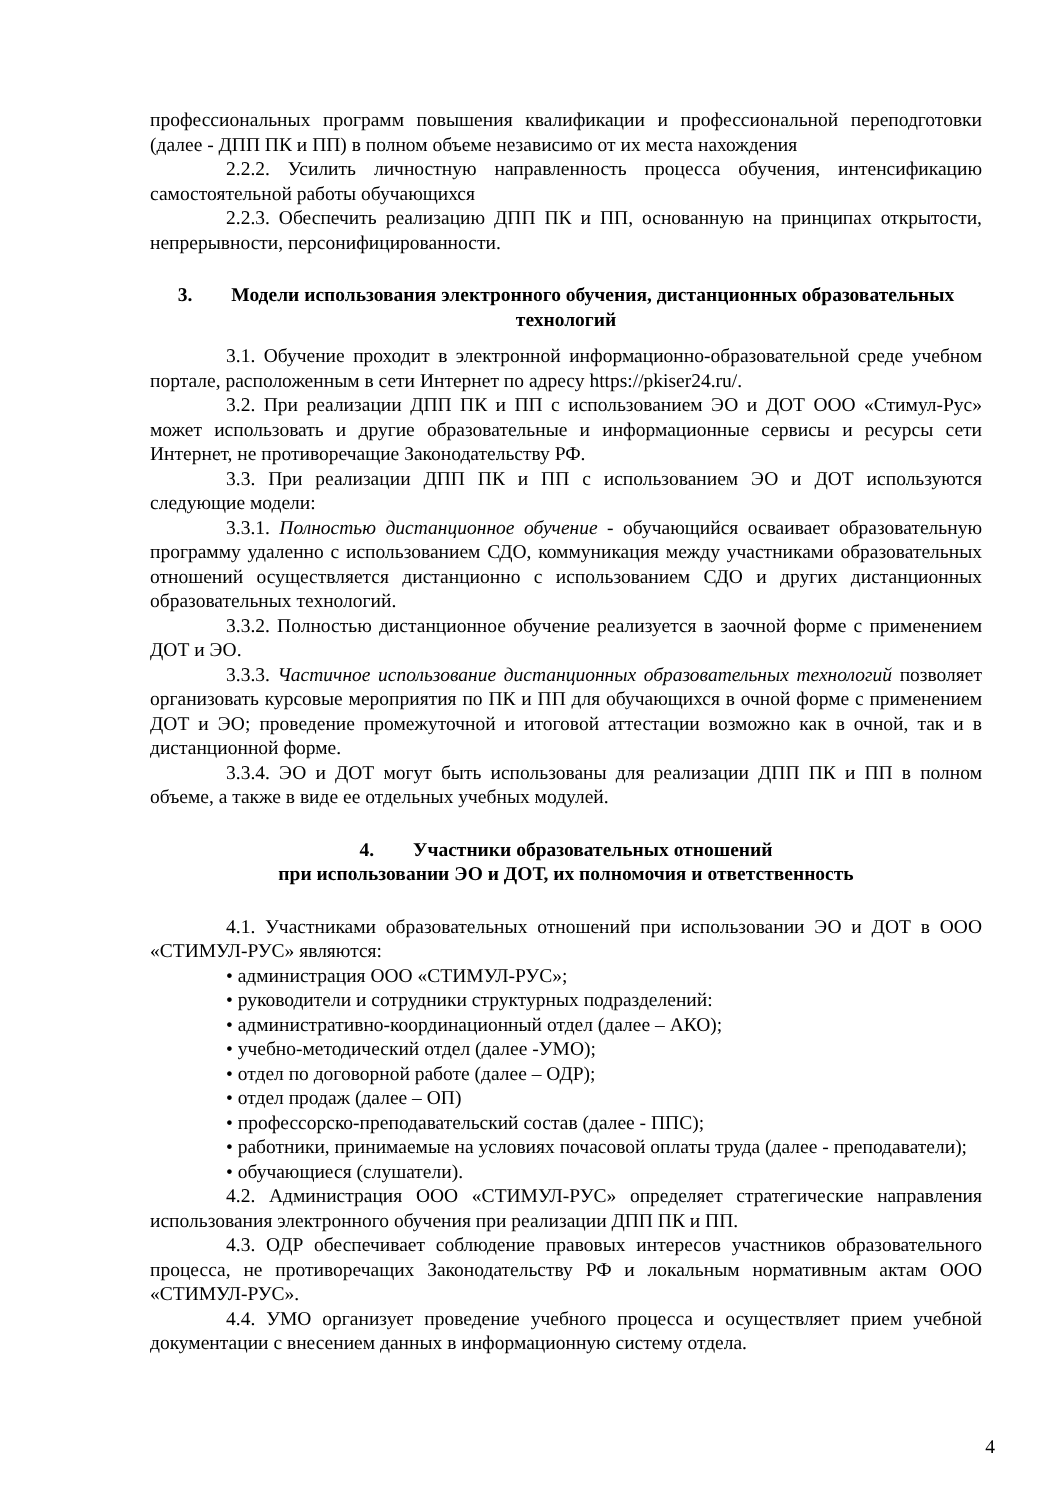профессиональных программ повышения квалификации и профессиональной переподготовки (далее - ДПП ПК и ПП) в полном объеме независимо от их места нахождения
2.2.2. Усилить личностную направленность процесса обучения, интенсификацию самостоятельной работы обучающихся
2.2.3. Обеспечить реализацию ДПП ПК и ПП, основанную на принципах открытости, непрерывности, персонифицированности.
3. Модели использования электронного обучения, дистанционных образовательных технологий
3.1. Обучение проходит в электронной информационно-образовательной среде учебном портале, расположенным в сети Интернет по адресу https://pkiser24.ru/.
3.2. При реализации ДПП ПК и ПП с использованием ЭО и ДОТ ООО «Стимул-Рус» может использовать и другие образовательные и информационные сервисы и ресурсы сети Интернет, не противоречащие Законодательству РФ.
3.3. При реализации ДПП ПК и ПП с использованием ЭО и ДОТ используются следующие модели:
3.3.1. Полностью дистанционное обучение - обучающийся осваивает образовательную программу удаленно с использованием СДО, коммуникация между участниками образовательных отношений осуществляется дистанционно с использованием СДО и других дистанционных образовательных технологий.
3.3.2. Полностью дистанционное обучение реализуется в заочной форме с применением ДОТ и ЭО.
3.3.3. Частичное использование дистанционных образовательных технологий позволяет организовать курсовые мероприятия по ПК и ПП для обучающихся в очной форме с применением ДОТ и ЭО; проведение промежуточной и итоговой аттестации возможно как в очной, так и в дистанционной форме.
3.3.4. ЭО и ДОТ могут быть использованы для реализации ДПП ПК и ПП в полном объеме, а также в виде ее отдельных учебных модулей.
4. Участники образовательных отношений
при использовании ЭО и ДОТ, их полномочия и ответственность
4.1. Участниками образовательных отношений при использовании ЭО и ДОТ в ООО «СТИМУЛ-РУС» являются:
• администрация ООО «СТИМУЛ-РУС»;
• руководители и сотрудники структурных подразделений:
• административно-координационный отдел (далее – АКО);
• учебно-методический отдел (далее -УМО);
• отдел по договорной работе (далее – ОДР);
• отдел продаж (далее – ОП)
• профессорско-преподавательский состав (далее - ППС);
• работники, принимаемые на условиях почасовой оплаты труда (далее - преподаватели);
• обучающиеся (слушатели).
4.2. Администрация ООО «СТИМУЛ-РУС» определяет стратегические направления использования электронного обучения при реализации ДПП ПК и ПП.
4.3. ОДР обеспечивает соблюдение правовых интересов участников образовательного процесса, не противоречащих Законодательству РФ и локальным нормативным актам ООО «СТИМУЛ-РУС».
4.4. УМО организует проведение учебного процесса и осуществляет прием учебной документации с внесением данных в информационную систему отдела.
4